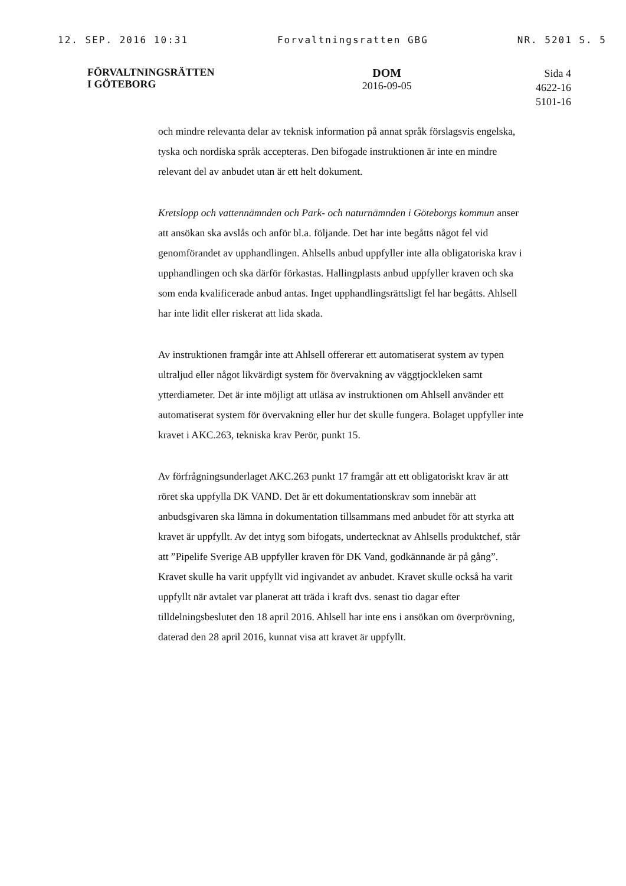12. SEP. 2016 10:31 Forvaltningsratten GBG NR. 5201 S. 5
FÖRVALTNINGSRÄTTEN
I GÖTEBORG
DOM
2016-09-05
Sida 4
4622-16
5101-16
och mindre relevanta delar av teknisk information på annat språk förslagsvis engelska, tyska och nordiska språk accepteras. Den bifogade instruktionen är inte en mindre relevant del av anbudet utan är ett helt dokument.
Kretslopp och vattennämnden och Park- och naturnämnden i Göteborgs kommun anser att ansökan ska avslås och anför bl.a. följande. Det har inte begåtts något fel vid genomförandet av upphandlingen. Ahlsells anbud uppfyller inte alla obligatoriska krav i upphandlingen och ska därför förkastas. Hallingplasts anbud uppfyller kraven och ska som enda kvalificerade anbud antas. Inget upphandlingsrättsligt fel har begåtts. Ahlsell har inte lidit eller riskerat att lida skada.
Av instruktionen framgår inte att Ahlsell offererar ett automatiserat system av typen ultraljud eller något likvärdigt system för övervakning av väggtjockleken samt ytterdiameter. Det är inte möjligt att utläsa av instruktionen om Ahlsell använder ett automatiserat system för övervakning eller hur det skulle fungera. Bolaget uppfyller inte kravet i AKC.263, tekniska krav Perör, punkt 15.
Av förfrågningsunderlaget AKC.263 punkt 17 framgår att ett obligatoriskt krav är att röret ska uppfylla DK VAND. Det är ett dokumentationskrav som innebär att anbudsgivaren ska lämna in dokumentation tillsammans med anbudet för att styrka att kravet är uppfyllt. Av det intyg som bifogats, undertecknat av Ahlsells produktchef, står att ”Pipelife Sverige AB uppfyller kraven för DK Vand, godkännande är på gång”. Kravet skulle ha varit uppfyllt vid ingivandet av anbudet. Kravet skulle också ha varit uppfyllt när avtalet var planerat att träda i kraft dvs. senast tio dagar efter tilldelningsbeslutet den 18 april 2016. Ahlsell har inte ens i ansökan om överprövning, daterad den 28 april 2016, kunnat visa att kravet är uppfyllt.